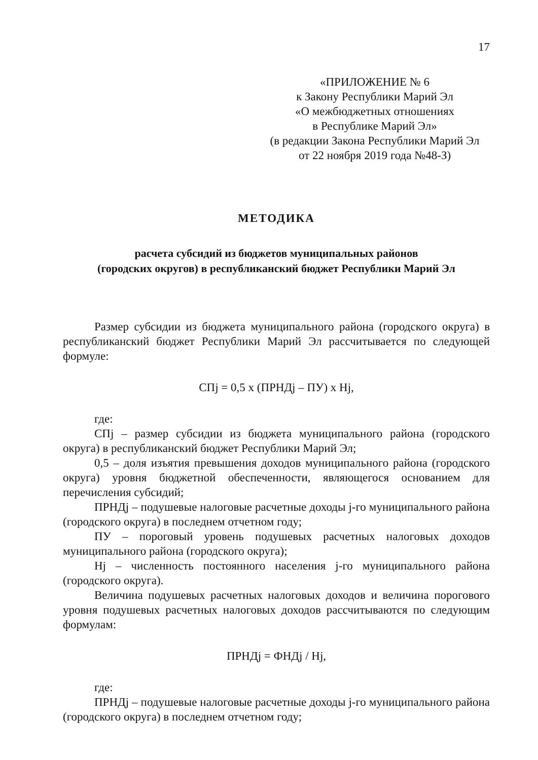17
«ПРИЛОЖЕНИЕ № 6
к Закону Республики Марий Эл
«О межбюджетных отношениях
в Республике Марий Эл»
(в редакции Закона Республики Марий Эл
от 22 ноября 2019 года №48-З)
МЕТОДИКА
расчета субсидий из бюджетов муниципальных районов
(городских округов) в республиканский бюджет Республики Марий Эл
Размер субсидии из бюджета муниципального района (городского округа) в республиканский бюджет Республики Марий Эл рассчитывается по следующей формуле:
СПj = 0,5 х (ПРНДj – ПУ) х Нj,
где:
СПj – размер субсидии из бюджета муниципального района (городского округа) в республиканский бюджет Республики Марий Эл;
0,5 – доля изъятия превышения доходов муниципального района (городского округа) уровня бюджетной обеспеченности, являющегося основанием для перечисления субсидий;
ПРНДj – подушевые налоговые расчетные доходы j-го муниципального района (городского округа) в последнем отчетном году;
ПУ – пороговый уровень подушевых расчетных налоговых доходов муниципального района (городского округа);
Нj – численность постоянного населения j-го муниципального района (городского округа).
Величина подушевых расчетных налоговых доходов и величина порогового уровня подушевых расчетных налоговых доходов рассчитываются по следующим формулам:
ПРНДj = ФНДj / Нj,
где:
ПРНДj – подушевые налоговые расчетные доходы j-го муниципального района (городского округа) в последнем отчетном году;